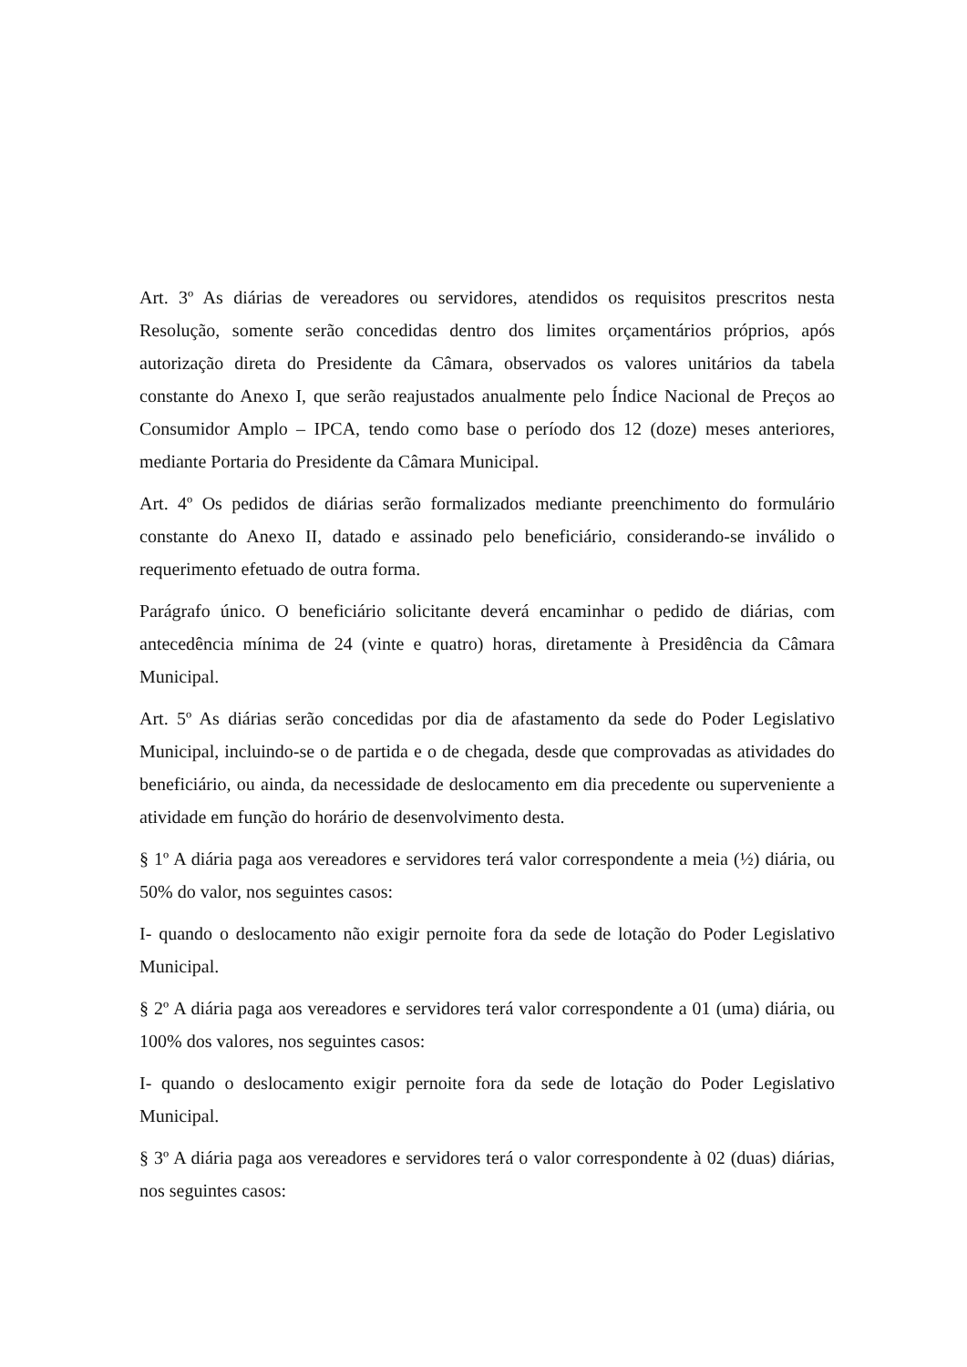Art. 3º As diárias de vereadores ou servidores, atendidos os requisitos prescritos nesta Resolução, somente serão concedidas dentro dos limites orçamentários próprios, após autorização direta do Presidente da Câmara, observados os valores unitários da tabela constante do Anexo I, que serão reajustados anualmente pelo Índice Nacional de Preços ao Consumidor Amplo – IPCA, tendo como base o período dos 12 (doze) meses anteriores, mediante Portaria do Presidente da Câmara Municipal.
Art. 4º Os pedidos de diárias serão formalizados mediante preenchimento do formulário constante do Anexo II, datado e assinado pelo beneficiário, considerando-se inválido o requerimento efetuado de outra forma.
Parágrafo único. O beneficiário solicitante deverá encaminhar o pedido de diárias, com antecedência mínima de 24 (vinte e quatro) horas, diretamente à Presidência da Câmara Municipal.
Art. 5º As diárias serão concedidas por dia de afastamento da sede do Poder Legislativo Municipal, incluindo-se o de partida e o de chegada, desde que comprovadas as atividades do beneficiário, ou ainda, da necessidade de deslocamento em dia precedente ou superveniente a atividade em função do horário de desenvolvimento desta.
§ 1º A diária paga aos vereadores e servidores terá valor correspondente a meia (½) diária, ou 50% do valor, nos seguintes casos:
I- quando o deslocamento não exigir pernoite fora da sede de lotação do Poder Legislativo Municipal.
§ 2º A diária paga aos vereadores e servidores terá valor correspondente a 01 (uma) diária, ou 100% dos valores, nos seguintes casos:
I- quando o deslocamento exigir pernoite fora da sede de lotação do Poder Legislativo Municipal.
§ 3º A diária paga aos vereadores e servidores terá o valor correspondente à 02 (duas) diárias, nos seguintes casos: